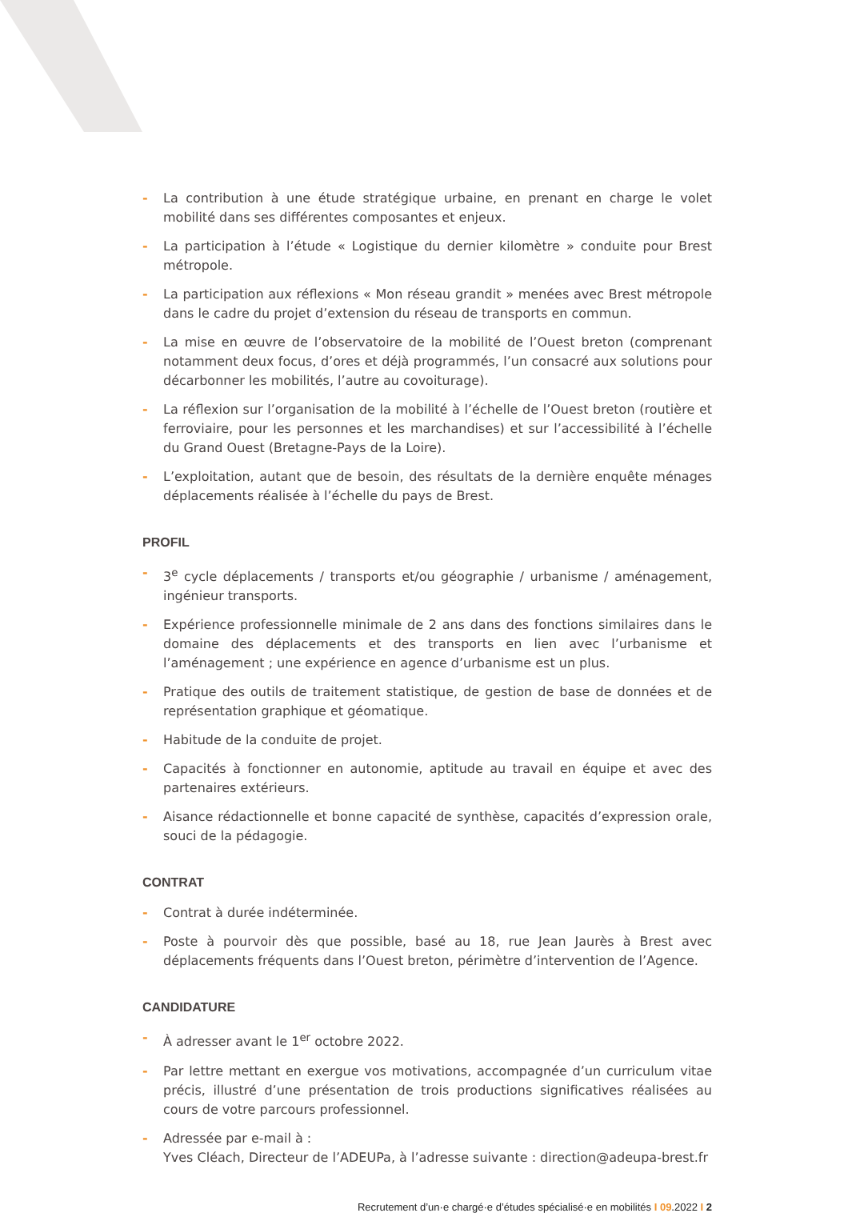- La contribution à une étude stratégique urbaine, en prenant en charge le volet mobilité dans ses différentes composantes et enjeux.
- La participation à l’étude « Logistique du dernier kilomètre » conduite pour Brest métropole.
- La participation aux réflexions « Mon réseau grandit » menées avec Brest métropole dans le cadre du projet d’extension du réseau de transports en commun.
- La mise en œuvre de l’observatoire de la mobilité de l’Ouest breton (comprenant notamment deux focus, d’ores et déjà programmés, l’un consacré aux solutions pour décarbonner les mobilités, l’autre au covoiturage).
- La réflexion sur l’organisation de la mobilité à l’échelle de l’Ouest breton (routière et ferroviaire, pour les personnes et les marchandises) et sur l’accessibilité à l’échelle du Grand Ouest (Bretagne-Pays de la Loire).
- L’exploitation, autant que de besoin, des résultats de la dernière enquête ménages déplacements réalisée à l’échelle du pays de Brest.
PROFIL
- 3<sup>e</sup> cycle déplacements / transports et/ou géographie / urbanisme / aménagement, ingénieur transports.
- Expérience professionnelle minimale de 2 ans dans des fonctions similaires dans le domaine des déplacements et des transports en lien avec l’urbanisme et l’aménagement ; une expérience en agence d’urbanisme est un plus.
- Pratique des outils de traitement statistique, de gestion de base de données et de représentation graphique et géomatique.
- Habitude de la conduite de projet.
- Capacités à fonctionner en autonomie, aptitude au travail en équipe et avec des partenaires extérieurs.
- Aisance rédactionnelle et bonne capacité de synthèse, capacités d’expression orale, souci de la pédagogie.
CONTRAT
- Contrat à durée indéterminée.
- Poste à pourvoir dès que possible, basé au 18, rue Jean Jaurès à Brest avec déplacements fréquents dans l’Ouest breton, périmètre d’intervention de l’Agence.
CANDIDATURE
- À adresser avant le 1<sup>er</sup> octobre 2022.
- Par lettre mettant en exergue vos motivations, accompagnée d’un curriculum vitae précis, illustré d’une présentation de trois productions significatives réalisées au cours de votre parcours professionnel.
- Adressée par e-mail à :
Yves Cléach, Directeur de l’ADEUPa, à l’adresse suivante : direction@adeupa-brest.fr
Recrutement d’un·e chargé·e d’études spécialisé·e en mobilités I 09.2022 I 2